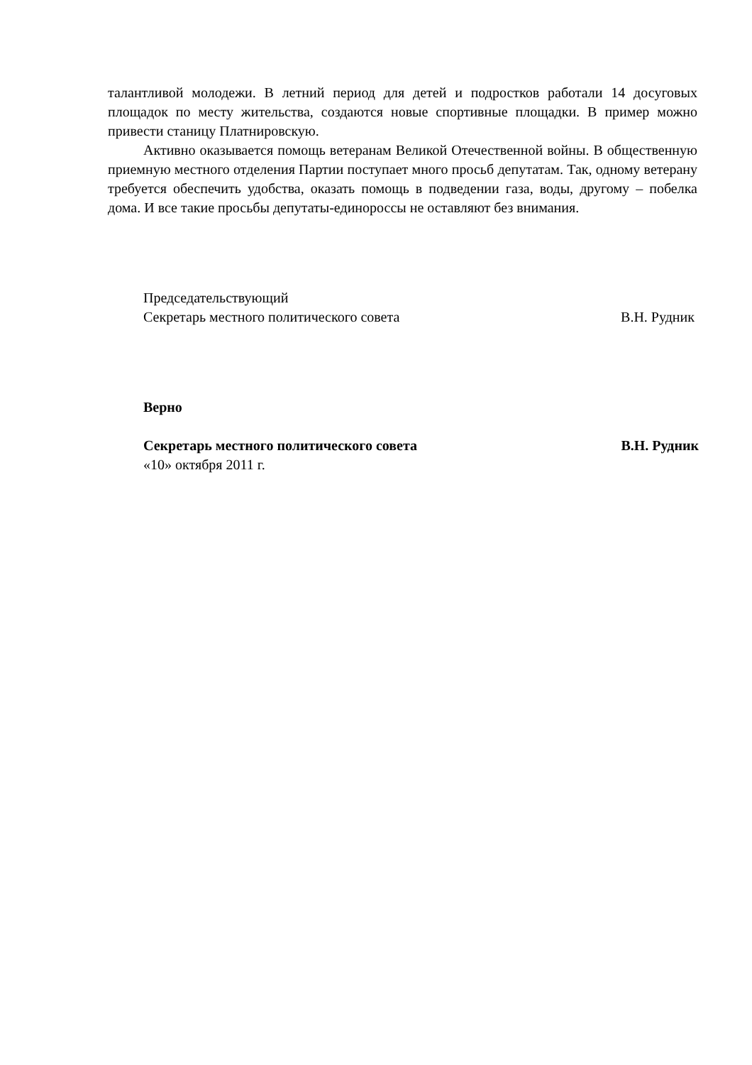талантливой молодежи. В летний период для детей и подростков работали 14 досуговых площадок по месту жительства, создаются новые спортивные площадки. В пример можно привести станицу Платнировскую.
Активно оказывается помощь ветеранам Великой Отечественной войны. В общественную приемную местного отделения Партии поступает много просьб депутатам. Так, одному ветерану требуется обеспечить удобства, оказать помощь в подведении газа, воды, другому – побелка дома. И все такие просьбы депутаты-единороссы не оставляют без внимания.
Председательствующий
Секретарь местного политического совета В.Н. Рудник
Верно
Секретарь местного политического совета В.Н. Рудник
«10» октября 2011 г.